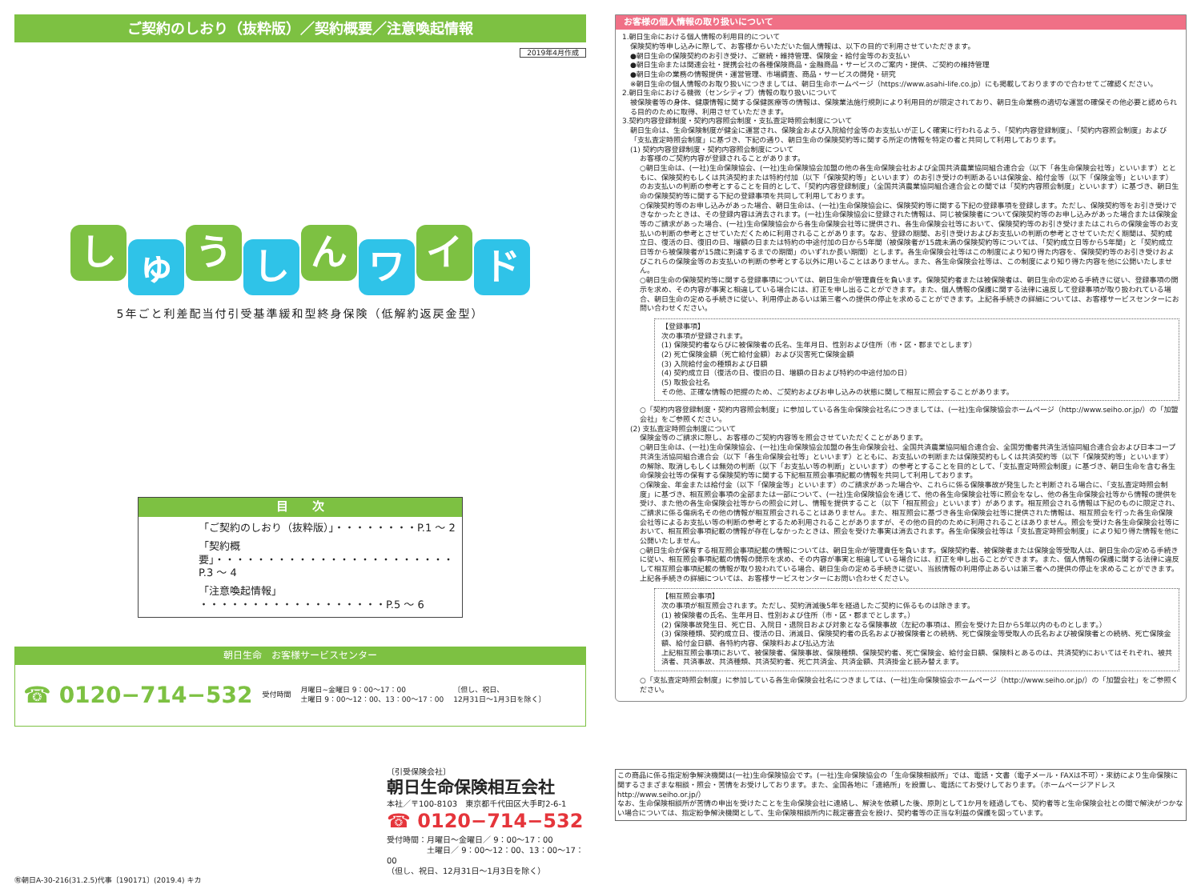ご契約のしおり（抜粋版）／契約概要／注意喚起情報
2019年4月作成
し
ゅ
う
し
ん
ワ
イ
ド
5年ごと利差配当付引受基準緩和型終身保険（低解約返戻金型）
目　　次
「ご契約のしおり（抜粋版）」・・・・・・・・P.1 ～ 2
「契約概要」・・・・・・・・・・・・・・・・・・・・・・・P.3 ～ 4
「注意喚起情報」 ・・・・・・・・・・・・・・・・・・P.5 ～ 6
朝日生命　お客様サービスセンター
☎ 0120−714−532 受付時間 月曜日~金曜日 9：00～17：00
土曜日 9：00～12：00、13：00～17：00 〔但し、祝日、
12月31日～1月3日を除く〕
〔引受保険会社〕
朝日生命保険相互会社
本社／〒100-8103　東京都千代田区大手町2-6-1
☎ 0120−714−532
受付時間：月曜日～金曜日／ 9：00～17：00
　　　　　土曜日／ 9：00～12：00、13：00～17：00
（但し、祝日、12月31日～1月3日を除く）
㊒朝日A-30-216(31.2.5)代事〔190171〕(2019.4) キカ
お客様の個人情報の取り扱いについて
1.朝日生命における個人情報の利用目的について
保険契約等申し込みに際して、お客様からいただいた個人情報は、以下の目的で利用させていただきます。
●朝日生命の保険契約のお引き受け、ご継続・維持管理、保険金・給付金等のお支払い
●朝日生命または関連会社・提携会社の各種保険商品・金融商品・サービスのご案内・提供、ご契約の維持管理
●朝日生命の業務の情報提供・運営管理、市場調査、商品・サービスの開発・研究
※朝日生命の個人情報のお取り扱いにつきましては、朝日生命ホームページ（https://www.asahi-life.co.jp）にも掲載しておりますので合わせてご確認ください。
2.朝日生命における機微（センシティブ）情報の取り扱いについて
被保険者等の身体、健康情報に関する保健医療等の情報は、保険業法施行規則により利用目的が限定されており、朝日生命業務の適切な運営の確保その他必要と認められる目的のために取得、利用させていただきます。
3.契約内容登録制度・契約内容照会制度・支払査定時照会制度について
朝日生命は、生命保険制度が健全に運営され、保険金および入院給付金等のお支払いが正しく確実に行われるよう、「契約内容登録制度」、「契約内容照会制度」および「支払査定時照会制度」に基づき、下記の通り、朝日生命の保険契約等に関する所定の情報を特定の者と共同して利用しております。
(1) 契約内容登録制度・契約内容照会制度について
お客様のご契約内容が登録されることがあります。
○朝日生命は、(一社)生命保険協会、(一社)生命保険協会加盟の他の各生命保険会社および全国共済農業協同組合連合会（以下「各生命保険会社等」といいます）とともに、保険契約もしくは共済契約または特約付加（以下「保険契約等」といいます）のお引き受けの判断あるいは保険金、給付金等（以下「保険金等」といいます）のお支払いの判断の参考とすることを目的として、「契約内容登録制度」（全国共済農業協同組合連合会との間では「契約内容照会制度」といいます）に基づき、朝日生命の保険契約等に関する下記の登録事項を共同して利用しております。
○保険契約等のお申し込みがあった場合、朝日生命は、(一社)生命保険協会に、保険契約等に関する下記の登録事項を登録します。ただし、保険契約等をお引き受けできなかったときは、その登録内容は消去されます。(一社)生命保険協会に登録された情報は、同じ被保険者について保険契約等のお申し込みがあった場合または保険金等のご請求があった場合、(一社)生命保険協会から各生命保険会社等に提供され、各生命保険会社等において、保険契約等のお引き受けまたはこれらの保険金等のお支払いの判断の参考とさせていただくために利用されることがあります。なお、登録の期間、お引き受けおよびお支払いの判断の参考とさせていただく期間は、契約成立日、復活の日、復旧の日、増額の日または特約の中途付加の日から5年間（被保険者が15歳未満の保険契約等については、「契約成立日等から5年間」と「契約成立日等から被保険者が15歳に到達するまでの期間」のいずれか長い期間）とします。各生命保険会社等はこの制度により知り得た内容を、保険契約等のお引き受けおよびこれらの保険金等のお支払いの判断の参考とする以外に用いることはありません。また、各生命保険会社等は、この制度により知り得た内容を他に公開いたしません。
○朝日生命の保険契約等に関する登録事項については、朝日生命が管理責任を負います。保険契約者または被保険者は、朝日生命の定める手続きに従い、登録事項の開示を求め、その内容が事実と相違している場合には、訂正を申し出ることができます。また、個人情報の保護に関する法律に違反して登録事項が取り扱われている場合、朝日生命の定める手続きに従い、利用停止あるいは第三者への提供の停止を求めることができます。上記各手続きの詳細については、お客様サービスセンターにお問い合わせください。
【登録事項】
次の事項が登録されます。
(1) 保険契約者ならびに被保険者の氏名、生年月日、性別および住所（市・区・郡までとします）
(2) 死亡保険金額（死亡給付金額）および災害死亡保険金額
(3) 入院給付金の種類および日額
(4) 契約成立日（復活の日、復旧の日、増額の日および特約の中途付加の日）
(5) 取扱会社名
その他、正確な情報の把握のため、ご契約およびお申し込みの状態に関して相互に照会することがあります。
○「契約内容登録制度・契約内容照会制度」に参加している各生命保険会社名につきましては、(一社)生命保険協会ホームページ（http://www.seiho.or.jp/）の「加盟会社」をご参照ください。
(2) 支払査定時照会制度について
保険金等のご請求に際し、お客様のご契約内容等を照会させていただくことがあります。
○朝日生命は、(一社)生命保険協会、(一社)生命保険協会加盟の各生命保険会社、全国共済農業協同組合連合会、全国労働者共済生活協同組合連合会および日本コープ共済生活協同組合連合会（以下「各生命保険会社等」といいます）とともに、お支払いの判断または保険契約もしくは共済契約等（以下「保険契約等」といいます）の解除、取消しもしくは無効の判断（以下「お支払い等の判断」といいます）の参考とすることを目的として、「支払査定時照会制度」に基づき、朝日生命を含む各生命保険会社等の保有する保険契約等に関する下記相互照会事項記載の情報を共同して利用しております。
○保険金、年金または給付金（以下「保険金等」といいます）のご請求があった場合や、これらに係る保険事故が発生したと判断される場合に、「支払査定時照会制度」に基づき、相互照会事項の全部または一部について、(一社)生命保険協会を通じて、他の各生命保険会社等に照会をなし、他の各生命保険会社等から情報の提供を受け、また他の各生命保険会社等からの照会に対し、情報を提供すること（以下「相互照会」といいます）があります。相互照会される情報は下記のものに限定され、ご請求に係る傷病名その他の情報が相互照会されることはありません。また、相互照会に基づき各生命保険会社等に提供された情報は、相互照会を行った各生命保険会社等によるお支払い等の判断の参考とするため利用されることがありますが、その他の目的のために利用されることはありません。照会を受けた各生命保険会社等において、相互照会事項記載の情報が存在しなかったときは、照会を受けた事実は消去されます。各生命保険会社等は「支払査定時照会制度」により知り得た情報を他に公開いたしません。
○朝日生命が保有する相互照会事項記載の情報については、朝日生命が管理責任を負います。保険契約者、被保険者または保険金等受取人は、朝日生命の定める手続きに従い、相互照会事項記載の情報の開示を求め、その内容が事実と相違している場合には、訂正を申し出ることができます。また、個人情報の保護に関する法律に違反して相互照会事項記載の情報が取り扱われている場合、朝日生命の定める手続きに従い、当該情報の利用停止あるいは第三者への提供の停止を求めることができます。上記各手続きの詳細については、お客様サービスセンターにお問い合わせください。
【相互照会事項】
次の事項が相互照会されます。ただし、契約消滅後5年を経過したご契約に係るものは除きます。
(1) 被保険者の氏名、生年月日、性別および住所（市・区・郡までとします。）
(2) 保険事故発生日、死亡日、入院日・退院日および対象となる保険事故（左記の事項は、照会を受けた日から5年以内のものとします。）
(3) 保険種類、契約成立日、復活の日、消滅日、保険契約者の氏名および被保険者との続柄、死亡保険金等受取人の氏名および被保険者との続柄、死亡保険金額、給付金日額、各特約内容、保険料および払込方法
上記相互照会事項において、被保険者、保険事故、保険種類、保険契約者、死亡保険金、給付金日額、保険料とあるのは、共済契約においてはそれぞれ、被共済者、共済事故、共済種類、共済契約者、死亡共済金、共済金額、共済掛金と読み替えます。
○「支払査定時照会制度」に参加している各生命保険会社名につきましては、(一社)生命保険協会ホームページ（http://www.seiho.or.jp/）の「加盟会社」をご参照ください。
この商品に係る指定紛争解決機関は(一社)生命保険協会です。(一社)生命保険協会の「生命保険相談所」では、電話・文書（電子メール・FAXは不可）・来訪により生命保険に関するさまざまな相談・照会・苦情をお受けしております。また、全国各地に「連絡所」を設置し、電話にてお受けしております。（ホームページアドレス　http://www.seiho.or.jp/）
なお、生命保険相談所が苦情の申出を受けたことを生命保険会社に連絡し、解決を依頼した後、原則として1か月を経過しても、契約者等と生命保険会社との間で解決がつかない場合については、指定紛争解決機関として、生命保険相談所内に裁定審査会を設け、契約者等の正当な利益の保護を図っています。